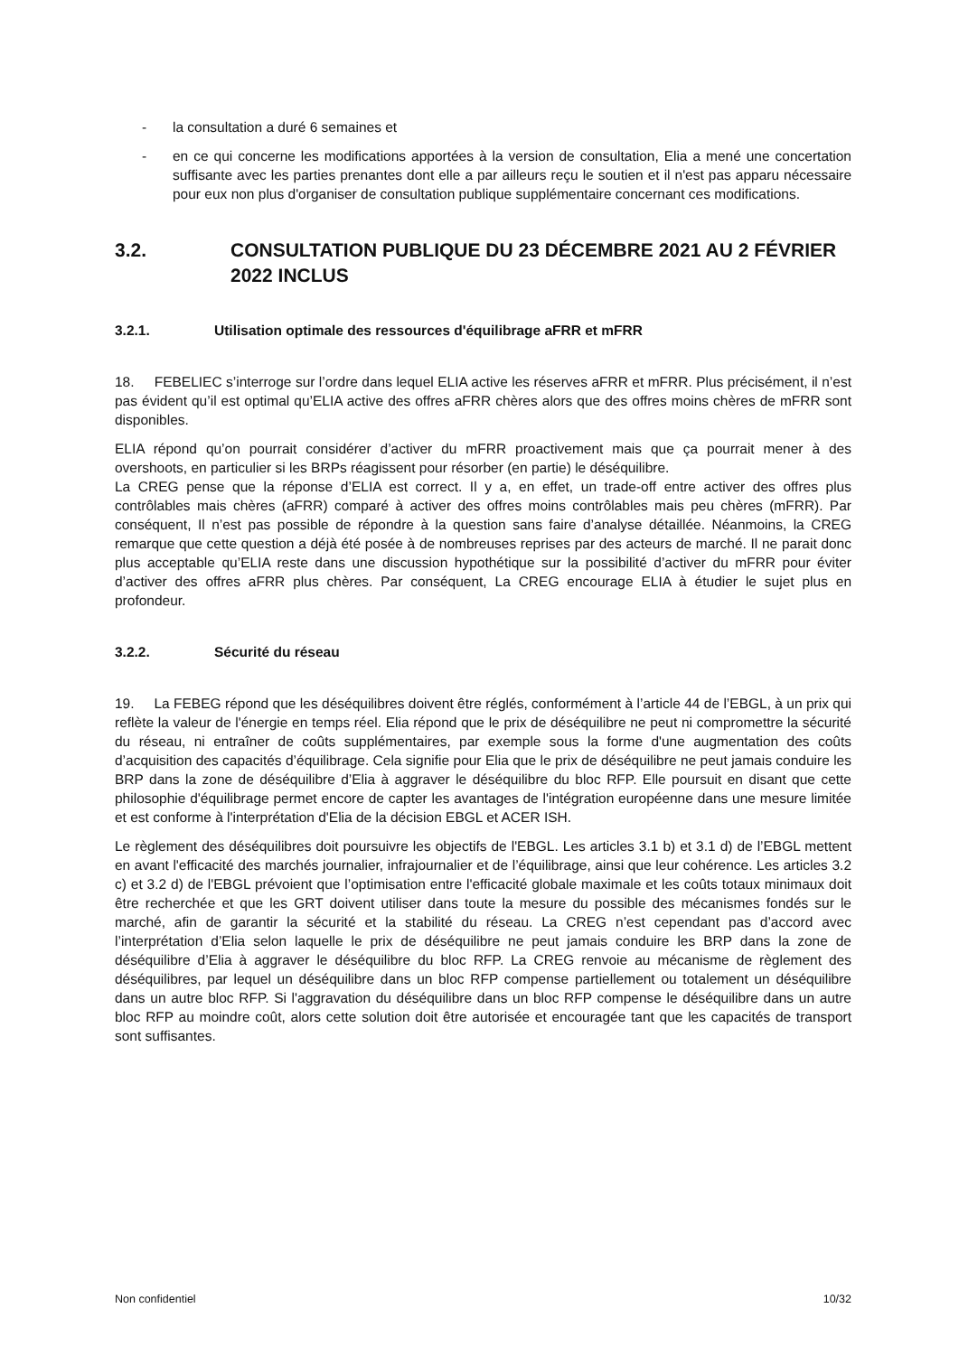- la consultation a duré 6 semaines et
- en ce qui concerne les modifications apportées à la version de consultation, Elia a mené une concertation suffisante avec les parties prenantes dont elle a par ailleurs reçu le soutien et il n'est pas apparu nécessaire pour eux non plus d'organiser de consultation publique supplémentaire concernant ces modifications.
3.2. CONSULTATION PUBLIQUE DU 23 DÉCEMBRE 2021 AU 2 FÉVRIER 2022 INCLUS
3.2.1. Utilisation optimale des ressources d'équilibrage aFRR et mFRR
18. FEBELIEC s’interroge sur l’ordre dans lequel ELIA active les réserves aFRR et mFRR. Plus précisément, il n’est pas évident qu’il est optimal qu’ELIA active des offres aFRR chères alors que des offres moins chères de mFRR sont disponibles.
ELIA répond qu’on pourrait considérer d’activer du mFRR proactivement mais que ça pourrait mener à des overshoots, en particulier si les BRPs réagissent pour résorber (en partie) le déséquilibre.
La CREG pense que la réponse d’ELIA est correct. Il y a, en effet, un trade-off entre activer des offres plus contrôlables mais chères (aFRR) comparé à activer des offres moins contrôlables mais peu chères (mFRR). Par conséquent, Il n’est pas possible de répondre à la question sans faire d’analyse détaillée. Néanmoins, la CREG remarque que cette question a déjà été posée à de nombreuses reprises par des acteurs de marché. Il ne parait donc plus acceptable qu’ELIA reste dans une discussion hypothétique sur la possibilité d’activer du mFRR pour éviter d’activer des offres aFRR plus chères. Par conséquent, La CREG encourage ELIA à étudier le sujet plus en profondeur.
3.2.2. Sécurité du réseau
19. La FEBEG répond que les déséquilibres doivent être réglés, conformément à l’article 44 de l’EBGL, à un prix qui reflète la valeur de l'énergie en temps réel. Elia répond que le prix de déséquilibre ne peut ni compromettre la sécurité du réseau, ni entraîner de coûts supplémentaires, par exemple sous la forme d'une augmentation des coûts d’acquisition des capacités d’équilibrage. Cela signifie pour Elia que le prix de déséquilibre ne peut jamais conduire les BRP dans la zone de déséquilibre d’Elia à aggraver le déséquilibre du bloc RFP. Elle poursuit en disant que cette philosophie d'équilibrage permet encore de capter les avantages de l'intégration européenne dans une mesure limitée et est conforme à l'interprétation d'Elia de la décision EBGL et ACER ISH.
Le règlement des déséquilibres doit poursuivre les objectifs de l'EBGL. Les articles 3.1 b) et 3.1 d) de l’EBGL mettent en avant l'efficacité des marchés journalier, infrajournalier et de l’équilibrage, ainsi que leur cohérence. Les articles 3.2 c) et 3.2 d) de l'EBGL prévoient que l’optimisation entre l'efficacité globale maximale et les coûts totaux minimaux doit être recherchée et que les GRT doivent utiliser dans toute la mesure du possible des mécanismes fondés sur le marché, afin de garantir la sécurité et la stabilité du réseau. La CREG n’est cependant pas d’accord avec l’interprétation d’Elia selon laquelle le prix de déséquilibre ne peut jamais conduire les BRP dans la zone de déséquilibre d’Elia à aggraver le déséquilibre du bloc RFP. La CREG renvoie au mécanisme de règlement des déséquilibres, par lequel un déséquilibre dans un bloc RFP compense partiellement ou totalement un déséquilibre dans un autre bloc RFP. Si l'aggravation du déséquilibre dans un bloc RFP compense le déséquilibre dans un autre bloc RFP au moindre coût, alors cette solution doit être autorisée et encouragée tant que les capacités de transport sont suffisantes.
Non confidentiel 10/32